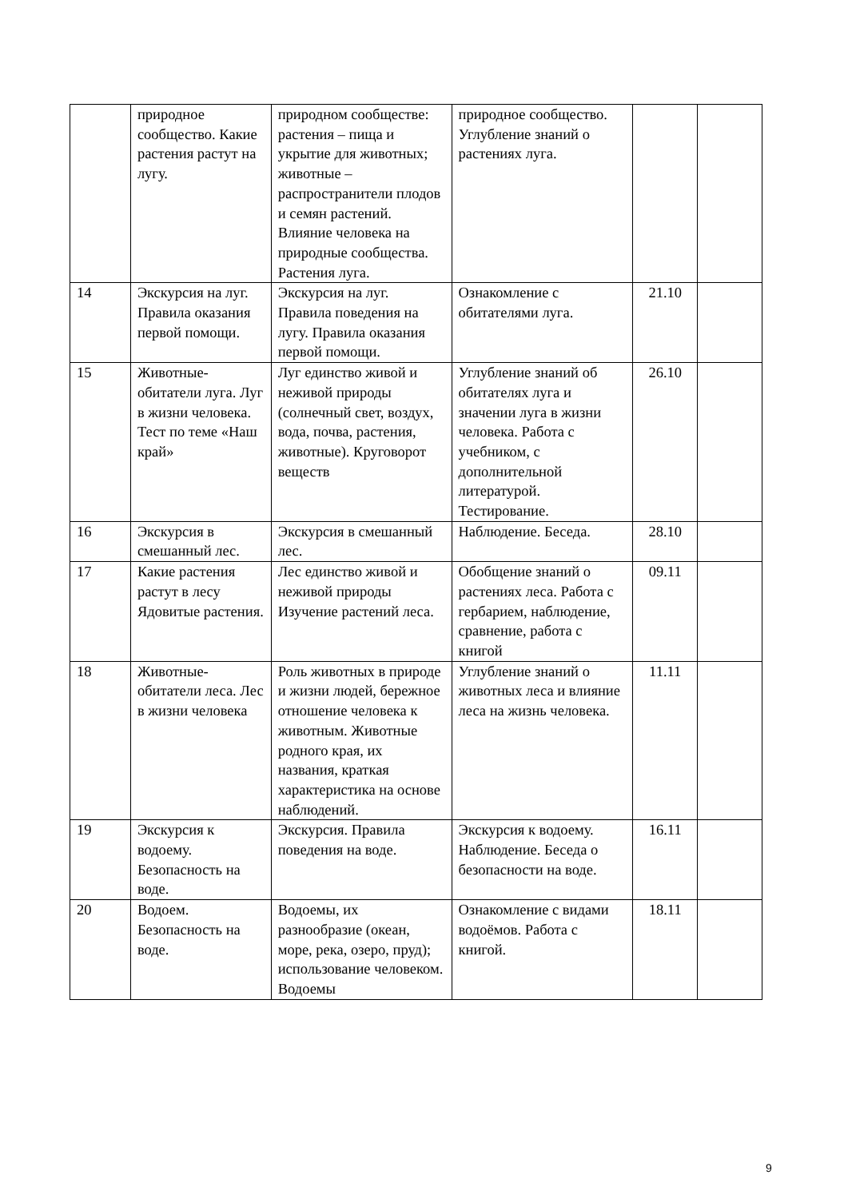| | природное сообщество. Какие растения растут на лугу. | природном сообществе: растения – пища и укрытие для животных; животные – распространители плодов и семян растений. Влияние человека на природные сообщества. Растения луга. | природное сообщество. Углубление знаний о растениях луга. | | |
| 14 | Экскурсия на луг. Правила оказания первой помощи. | Экскурсия на луг. Правила поведения на лугу. Правила оказания первой помощи. | Ознакомление с обитателями луга. | 21.10 | |
| 15 | Животные-обитатели луга. Луг в жизни человека. Тест по теме «Наш край» | Луг единство живой и неживой природы (солнечный свет, воздух, вода, почва, растения, животные). Круговорот веществ | Углубление знаний об обитателях луга и значении луга в жизни человека. Работа с учебником, с дополнительной литературой. Тестирование. | 26.10 | |
| 16 | Экскурсия в смешанный лес. | Экскурсия в смешанный лес. | Наблюдение. Беседа. | 28.10 | |
| 17 | Какие растения растут в лесу Ядовитые растения. | Лес единство живой и неживой природы Изучение растений леса. | Обобщение знаний о растениях леса. Работа с гербарием, наблюдение, сравнение, работа с книгой | 09.11 | |
| 18 | Животные-обитатели леса. Лес в жизни человека | Роль животных в природе и жизни людей, бережное отношение человека к животным. Животные родного края, их названия, краткая характеристика на основе наблюдений. | Углубление знаний о животных леса и влияние леса на жизнь человека. | 11.11 | |
| 19 | Экскурсия к водоему. Безопасность на воде. | Экскурсия. Правила поведения на воде. | Экскурсия к водоему. Наблюдение. Беседа о безопасности на воде. | 16.11 | |
| 20 | Водоем. Безопасность на воде. | Водоемы, их разнообразие (океан, море, река, озеро, пруд); использование человеком. Водоемы | Ознакомление с видами водоёмов. Работа с книгой. | 18.11 | |
9